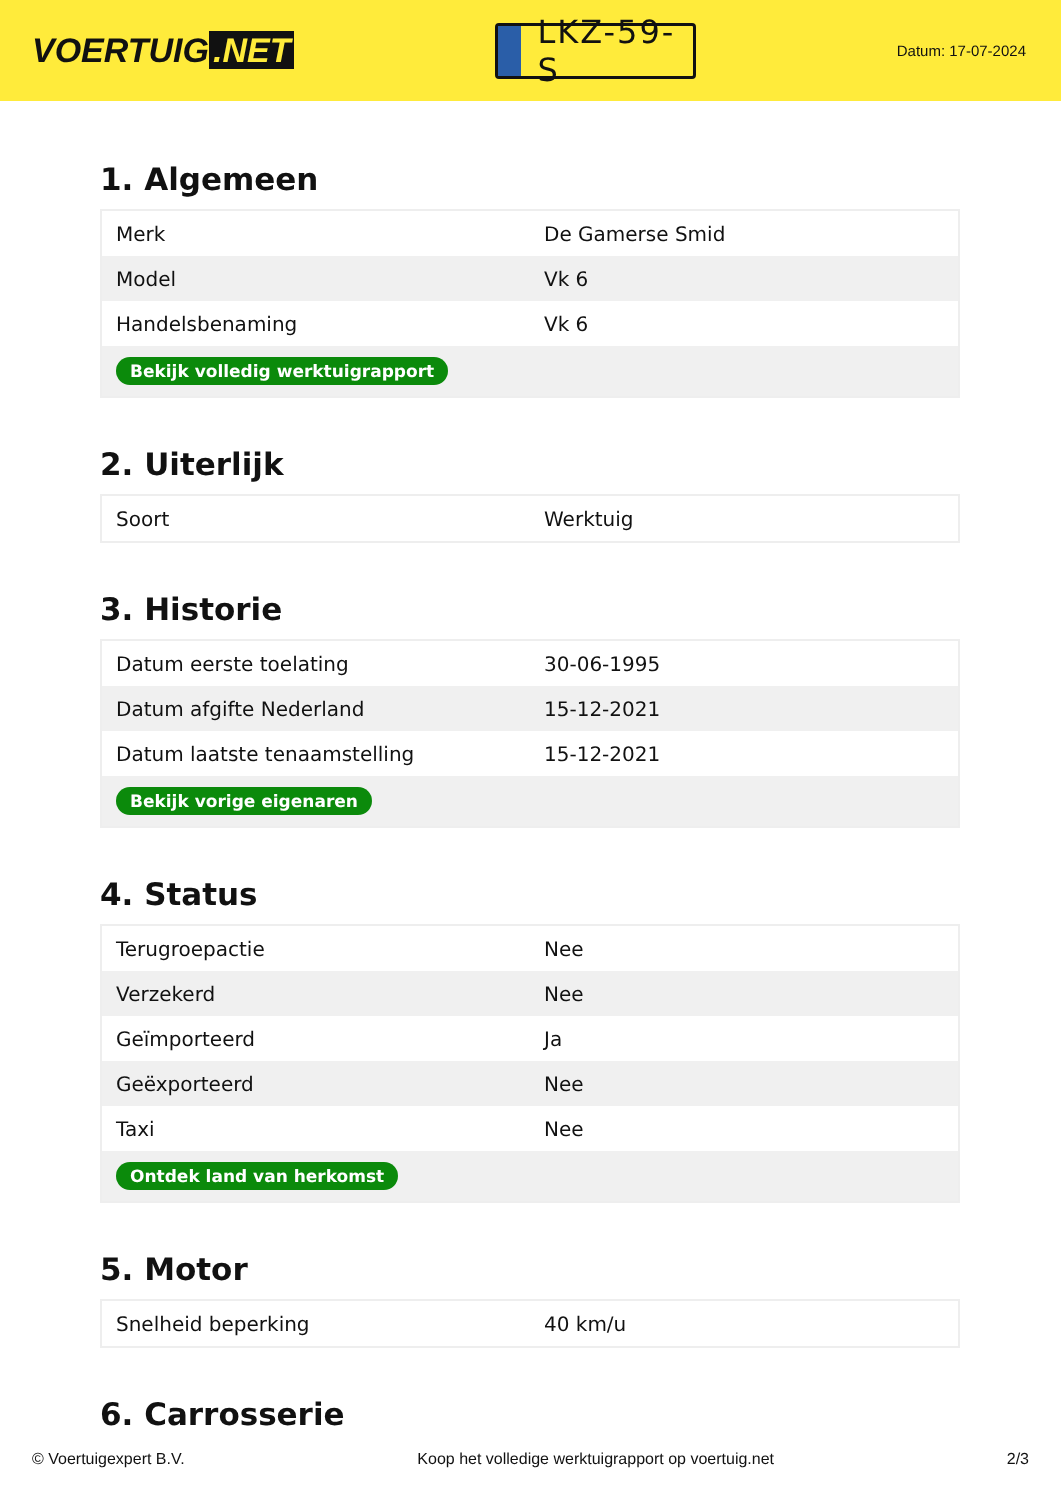VOERTUIG.NET
LKZ-59-S
Datum: 17-07-2024
1. Algemeen
| Merk | De Gamerse Smid |
| Model | Vk 6 |
| Handelsbenaming | Vk 6 |
| Bekijk volledig werktuigrapport | |
2. Uiterlijk
| Soort | Werktuig |
3. Historie
| Datum eerste toelating | 30-06-1995 |
| Datum afgifte Nederland | 15-12-2021 |
| Datum laatste tenaamstelling | 15-12-2021 |
| Bekijk vorige eigenaren | |
4. Status
| Terugroepactie | Nee |
| Verzekerd | Nee |
| Geïmporteerd | Ja |
| Geëxporteerd | Nee |
| Taxi | Nee |
| Ontdek land van herkomst | |
5. Motor
| Snelheid beperking | 40 km/u |
6. Carrosserie
© Voertuigexpert B.V. Koop het volledige werktuigrapport op voertuig.net 2/3